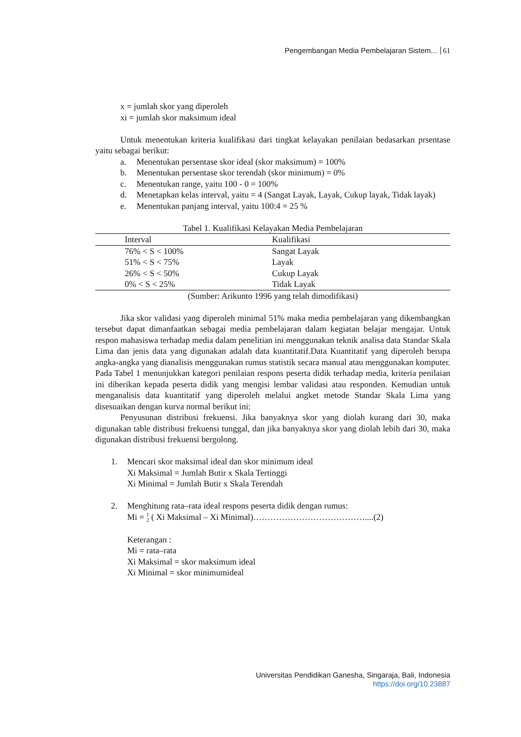Pengembangan Media Pembelajaran Sistem... 61
x = jumlah skor yang diperoleh
xi = jumlah skor maksimum ideal
Untuk menentukan kriteria kualifikasi dari tingkat kelayakan penilaian bedasarkan prsentase yaitu sebagai berikut:
a. Menentukan persentase skor ideal (skor maksimum) = 100%
b. Menentukan persentase skor terendah (skor minimum) = 0%
c. Menentukan range, yaitu 100 - 0 = 100%
d. Menetapkan kelas interval, yaitu = 4 (Sangat Layak, Layak, Cukup layak, Tidak layak)
e. Menentukan panjang interval, yaitu 100:4 = 25 %
Tabel 1. Kualifikasi Kelayakan Media Pembelajaran
| Interval | Kualifikasi |
| --- | --- |
| 76% < S < 100% | Sangat Layak |
| 51% < S < 75% | Layak |
| 26% < S < 50% | Cukup Layak |
| 0% < S < 25% | Tidak Layak |
(Sumber: Arikunto 1996 yang telah dimodifikasi)
Jika skor validasi yang diperoleh minimal 51% maka media pembelajaran yang dikembangkan tersebut dapat dimanfaatkan sebagai media pembelajaran dalam kegiatan belajar mengajar. Untuk respon mahasiswa terhadap media dalam penelitian ini menggunakan teknik analisa data Standar Skala Lima dan jenis data yang digunakan adalah data kuantitatif.Data Kuantitatif yang diperoleh berupa angka-angka yang dianalisis menggunakan rumus statistik secara manual atau menggunakan komputer. Pada Tabel 1 menunjukkan kategori penilaian respons peserta didik terhadap media, kriteria penilaian ini diberikan kepada peserta didik yang mengisi lembar validasi atau responden. Kemudian untuk menganalisis data kuantitatif yang diperoleh melalui angket metode Standar Skala Lima yang disesuaikan dengan kurva normal berikut ini:
Penyusunan distribusi frekuensi. Jika banyaknya skor yang diolah kurang dari 30, maka digunakan table distribusi frekuensi tunggal, dan jika banyaknya skor yang diolah lebih dari 30, maka digunakan distribusi frekuensi bergolong.
1. Mencari skor maksimal ideal dan skor minimum ideal
Xi Maksimal = Jumlah Butir x Skala Tertinggi
Xi Minimal = Jumlah Butir x Skala Terendah
2. Menghitung rata–rata ideal respons peserta didik dengan rumus:
Mi = 1
2 ( Xi Maksimal – Xi Minimal)…………………………………....(2)
Keterangan :
Mi = rata–rata
Xi Maksimal = skor maksimum ideal
Xi Minimal = skor minimumideal
Universitas Pendidikan Ganesha, Singaraja, Bali, Indonesia
https://doi.org/10.23887